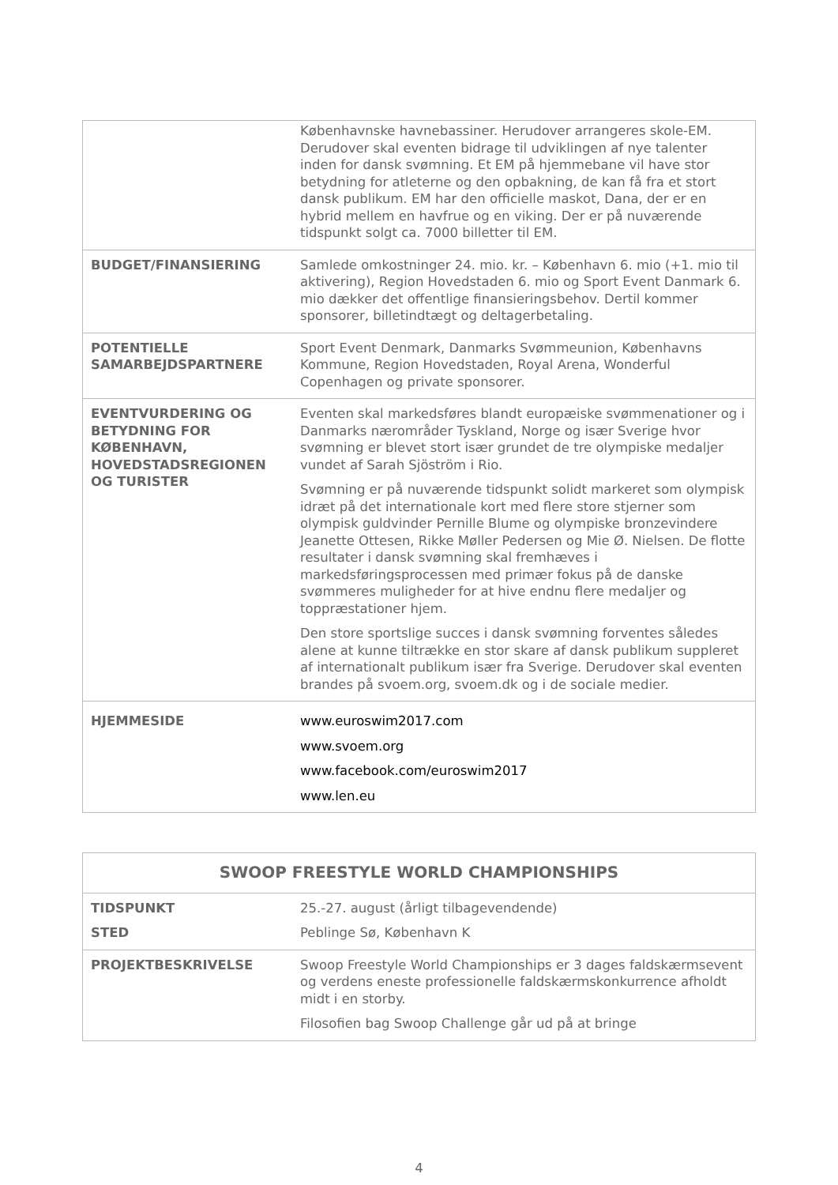| | Københavnske havnebassiner. Herudover arrangeres skole-EM. Derudover skal eventen bidrage til udviklingen af nye talenter inden for dansk svømning. Et EM på hjemmebane vil have stor betydning for atleterne og den opbakning, de kan få fra et stort dansk publikum. EM har den officielle maskot, Dana, der er en hybrid mellem en havfrue og en viking. Der er på nuværende tidspunkt solgt ca. 7000 billetter til EM. |
| BUDGET/FINANSIERING | Samlede omkostninger 24. mio. kr. – København 6. mio (+1. mio til aktivering), Region Hovedstaden 6. mio og Sport Event Danmark 6. mio dækker det offentlige finansieringsbehov. Dertil kommer sponsorer, billetindtægt og deltagerbetaling. |
| POTENTIELLE SAMARBEJDSPARTNERE | Sport Event Denmark, Danmarks Svømmeunion, Københavns Kommune, Region Hovedstaden, Royal Arena, Wonderful Copenhagen og private sponsorer. |
| EVENTVURDERING OG BETYDNING FOR KØBENHAVN, HOVEDSTADSREGIONEN OG TURISTER | Eventen skal markedsføres blandt europæiske svømmenationer og i Danmarks nærområder Tyskland, Norge og især Sverige hvor svømning er blevet stort især grundet de tre olympiske medaljer vundet af Sarah Sjöström i Rio. Svømning er på nuværende tidspunkt solidt markeret som olympisk idræt på det internationale kort med flere store stjerner som olympisk guldvinder Pernille Blume og olympiske bronzevindere Jeanette Ottesen, Rikke Møller Pedersen og Mie Ø. Nielsen. De flotte resultater i dansk svømning skal fremhæves i markedsføringsprocessen med primær fokus på de danske svømmeres muligheder for at hive endnu flere medaljer og toppræstationer hjem. Den store sportslige succes i dansk svømning forventes således alene at kunne tiltrække en stor skare af dansk publikum suppleret af internationalt publikum især fra Sverige. Derudover skal eventen brandes på svoem.org, svoem.dk og i de sociale medier. |
| HJEMMESIDE | www.euroswim2017.com www.svoem.org www.facebook.com/euroswim2017 www.len.eu |
| SWOOP FREESTYLE WORLD CHAMPIONSHIPS | |
| TIDSPUNKT STED | 25.-27. august (årligt tilbagevendende) Peblinge Sø, København K |
| PROJEKTBESKRIVELSE | Swoop Freestyle World Championships er 3 dages faldskærmsevent og verdens eneste professionelle faldskærmskonkurrence afholdt midt i en storby. Filosofien bag Swoop Challenge går ud på at bringe |
4